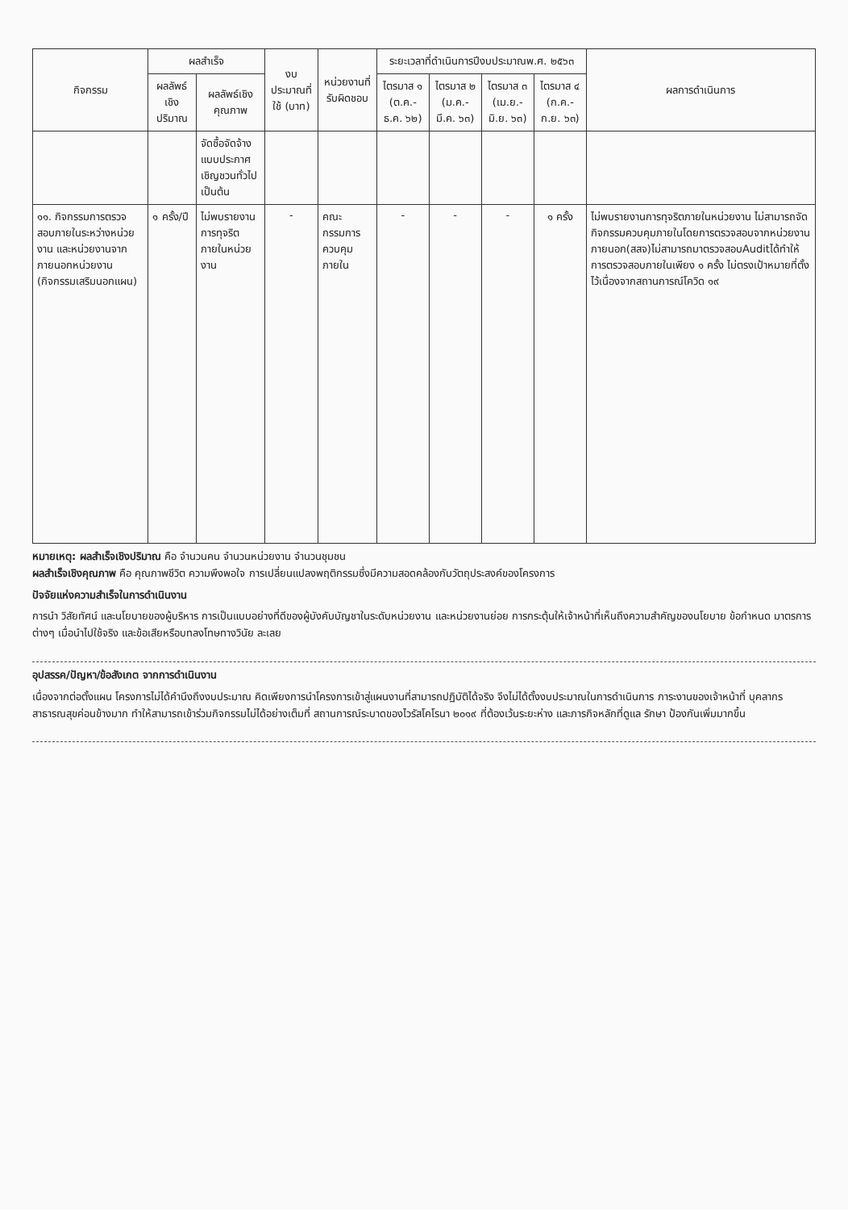| กิจกรรม | ผลสำเร็จ | | งบประมาณที่ใช้ (บาท) | หน่วยงานที่รับผิดชอบ | ระยะเวลาที่ดำเนินการปีงบประมาณพ.ศ. ๒๕๖๓ | | | | ผลการดำเนินการ |
| --- | --- | --- | --- | --- | --- | --- | --- | --- | --- |
| | ผลลัพธ์เชิงปริมาณ | ผลลัพธ์เชิงคุณภาพ | | | ไตรมาส ๑ (ต.ค.-ธ.ค. ๖๒) | ไตรมาส ๒ (ม.ค.-มี.ค. ๖๓) | ไตรมาส ๓ (เม.ย.-มิ.ย. ๖๓) | ไตรมาส ๔ (ก.ค.-ก.ย. ๖๓) | |
| | | จัดซื้อจัดจ้าง แบบประกาศ เชิญชวนทั่วไป เป็นต้น | | | | | | | |
| ๑๑. กิจกรรมการตรวจสอบภายในระหว่างหน่วยงาน และหน่วยงานจากภายนอกหน่วยงาน (กิจกรรมเสริมนอกแผน) | ๑ ครั้ง/ปี | ไม่พบรายงานการทุจริตภายในหน่วยงาน | - | คณะกรรมการควบคุมภายใน | - | - | - | ๑ ครั้ง | ไม่พบรายงานการทุจริตภายในหน่วยงาน ไม่สามารถจัดกิจกรรมควบคุมภายในโดยการตรวจสอบจากหน่วยงานภายนอก(สสจ)ไม่สามารถมาตรวจสอบAuditได้ทำให้การตรวจสอบภายในเพียง ๑ ครั้ง ไม่ตรงเป้าหมายที่ตั้งไว้เนื่องจากสถานการณ์โควิด ๑๙ |
หมายเหตุ: ผลสำเร็จเชิงปริมาณ คือ จำนวนคน จำนวนหน่วยงาน จำนวนชุมชน
ผลสำเร็จเชิงคุณภาพ คือ คุณภาพชีวิต ความพึงพอใจ การเปลี่ยนแปลงพฤติกรรมซึ่งมีความสอดคล้องกับวัตถุประสงค์ของโครงการ
ปัจจัยแห่งความสำเร็จในการดำเนินงาน
การนำ วิสัยทัศน์ และนโยบายของผู้บริหาร การเป็นแบบอย่างที่ดีของผู้บังคับบัญชาในระดับหน่วยงาน และหน่วยงานย่อย การกระตุ้นให้เจ้าหน้าที่เห็นถึงความสำคัญของนโยบาย ข้อกำหนด มาตรการต่างๆ เมื่อนำไปใช้จริง และข้อเสียหรือบทลงโทษทางวินัย ละเลย
อุปสรรค/ปัญหา/ข้อสังเกต จากการดำเนินงาน
เนื่องจากต่อตั้งแผน โครงการไม่ได้คำนึงถึงงบประมาณ คิดเพียงการนำโครงการเข้าสู่แผนงานที่สามารถปฏิบัติได้จริง จึงไม่ได้ตั้งงบประมาณในการดำเนินการ ภาระงานของเจ้าหน้าที่ บุคลากรสาธารณสุขค่อนข้างมาก ทำให้สามารถเข้าร่วมกิจกรรมไม่ได้อย่างเต็มที่ สถานการณ์ระบาดของไวรัสโคโรนา ๒๐๑๙ ที่ต้องเว้นระยะห่าง และภารกิจหลักที่ดูแล รักษา ป้องกันเพิ่มมากขึ้น